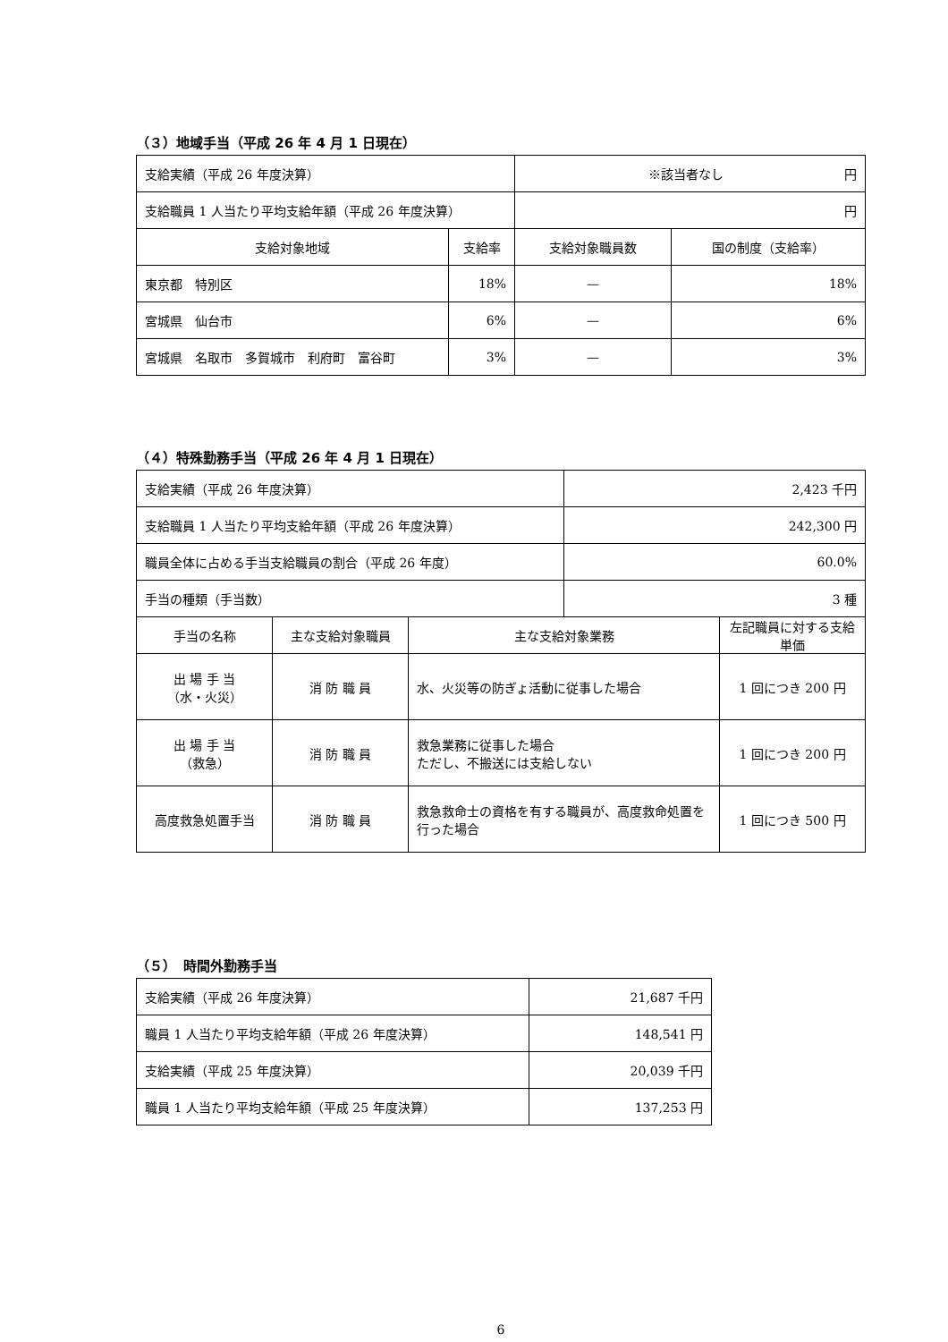（３）地域手当（平成 26 年 4 月 1 日現在）
| 支給実績（平成 26 年度決算） | | ※該当者なし 円 | |
| 支給職員 1 人当たり平均支給年額（平成 26 年度決算） | | 円 | |
| 支給対象地域 | 支給率 | 支給対象職員数 | 国の制度（支給率） |
| 東京都 特別区 | 18% | — | 18% |
| 宮城県 仙台市 | 6% | — | 6% |
| 宮城県 名取市 多賀城市 利府町 富谷町 | 3% | — | 3% |
（４）特殊勤務手当（平成 26 年 4 月 1 日現在）
| 支給実績（平成 26 年度決算） | | | 2,423 千円 | |
| 支給職員 1 人当たり平均支給年額（平成 26 年度決算） | | | 242,300 円 | |
| 職員全体に占める手当支給職員の割合（平成 26 年度） | | | 60.0% | |
| 手当の種類（手当数） | | | 3 種 | |
| 手当の名称 | 主な支給対象職員 | 主な支給対象業務 | | 左記職員に対する支給単価 |
| 出 場 手 当 （水・火災） | 消 防 職 員 | 水、火災等の防ぎょ活動に従事した場合 | | 1 回につき 200 円 |
| 出 場 手 当 （救急） | 消 防 職 員 | 救急業務に従事した場合 ただし、不搬送には支給しない | | 1 回につき 200 円 |
| 高度救急処置手当 | 消 防 職 員 | 救急救命士の資格を有する職員が、高度救命処置を行った場合 | | 1 回につき 500 円 |
（５）　時間外勤務手当
| 支給実績（平成 26 年度決算） | 21,687 千円 |
| 職員 1 人当たり平均支給年額（平成 26 年度決算） | 148,541 円 |
| 支給実績（平成 25 年度決算） | 20,039 千円 |
| 職員 1 人当たり平均支給年額（平成 25 年度決算） | 137,253 円 |
6